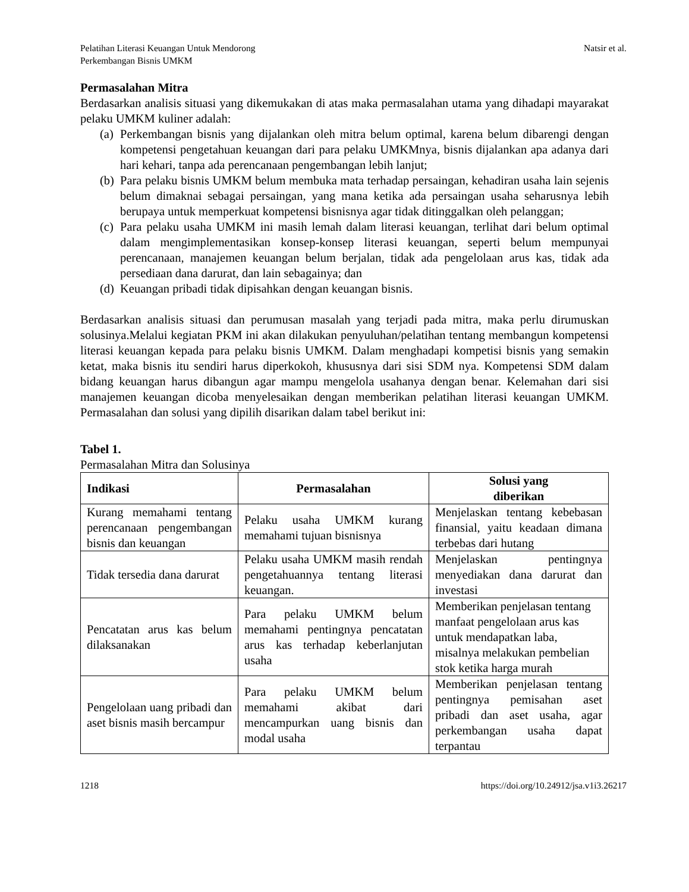Pelatihan Literasi Keuangan Untuk Mendorong
Perkembangan Bisnis UMKM
Natsir et al.
Permasalahan Mitra
Berdasarkan analisis situasi yang dikemukakan di atas maka permasalahan utama yang dihadapi mayarakat pelaku UMKM kuliner adalah:
(a) Perkembangan bisnis yang dijalankan oleh mitra belum optimal, karena belum dibarengi dengan kompetensi pengetahuan keuangan dari para pelaku UMKMnya, bisnis dijalankan apa adanya dari hari kehari, tanpa ada perencanaan pengembangan lebih lanjut;
(b) Para pelaku bisnis UMKM belum membuka mata terhadap persaingan, kehadiran usaha lain sejenis belum dimaknai sebagai persaingan, yang mana ketika ada persaingan usaha seharusnya lebih berupaya untuk memperkuat kompetensi bisnisnya agar tidak ditinggalkan oleh pelanggan;
(c) Para pelaku usaha UMKM ini masih lemah dalam literasi keuangan, terlihat dari belum optimal dalam mengimplementasikan konsep-konsep literasi keuangan, seperti belum mempunyai perencanaan, manajemen keuangan belum berjalan, tidak ada pengelolaan arus kas, tidak ada persediaan dana darurat, dan lain sebagainya; dan
(d) Keuangan pribadi tidak dipisahkan dengan keuangan bisnis.
Berdasarkan analisis situasi dan perumusan masalah yang terjadi pada mitra, maka perlu dirumuskan solusinya.Melalui kegiatan PKM ini akan dilakukan penyuluhan/pelatihan tentang membangun kompetensi literasi keuangan kepada para pelaku bisnis UMKM. Dalam menghadapi kompetisi bisnis yang semakin ketat, maka bisnis itu sendiri harus diperkokoh, khususnya dari sisi SDM nya. Kompetensi SDM dalam bidang keuangan harus dibangun agar mampu mengelola usahanya dengan benar. Kelemahan dari sisi manajemen keuangan dicoba menyelesaikan dengan memberikan pelatihan literasi keuangan UMKM. Permasalahan dan solusi yang dipilih disarikan dalam tabel berikut ini:
Tabel 1.
Permasalahan Mitra dan Solusinya
| Indikasi | Permasalahan | Solusi yang diberikan |
| --- | --- | --- |
| Kurang memahami tentang perencanaan pengembangan bisnis dan keuangan | Pelaku usaha UMKM kurang memahami tujuan bisnisnya | Menjelaskan tentang kebebasan finansial, yaitu keadaan dimana terbebas dari hutang |
| Tidak tersedia dana darurat | Pelaku usaha UMKM masih rendah pengetahuannya tentang literasi keuangan. | Menjelaskan pentingnya menyediakan dana darurat dan investasi |
| Pencatatan arus kas belum dilaksanakan | Para pelaku UMKM belum memahami pentingnya pencatatan arus kas terhadap keberlanjutan usaha | Memberikan penjelasan tentang manfaat pengelolaan arus kas untuk mendapatkan laba, misalnya melakukan pembelian stok ketika harga murah |
| Pengelolaan uang pribadi dan aset bisnis masih bercampur | Para pelaku UMKM belum memahami akibat dari mencampurkan uang bisnis dan modal usaha | Memberikan penjelasan tentang pentingnya pemisahan aset pribadi dan aset usaha, agar perkembangan usaha dapat terpantau |
1218 https://doi.org/10.24912/jsa.v1i3.26217